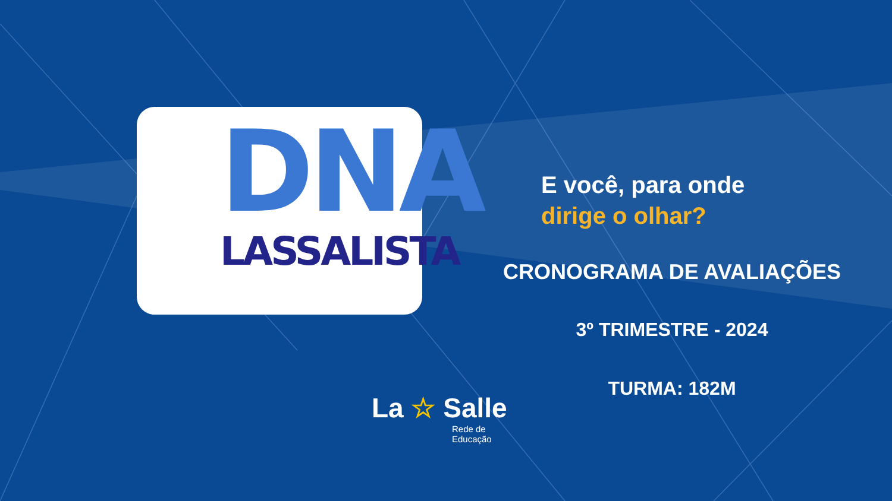DNA
LASSALISTA
E você, para onde
dirige o olhar?
CRONOGRAMA DE AVALIAÇÕES
3º TRIMESTRE - 2024
TURMA: 182M
La ☆ Salle
Rede de
Educação